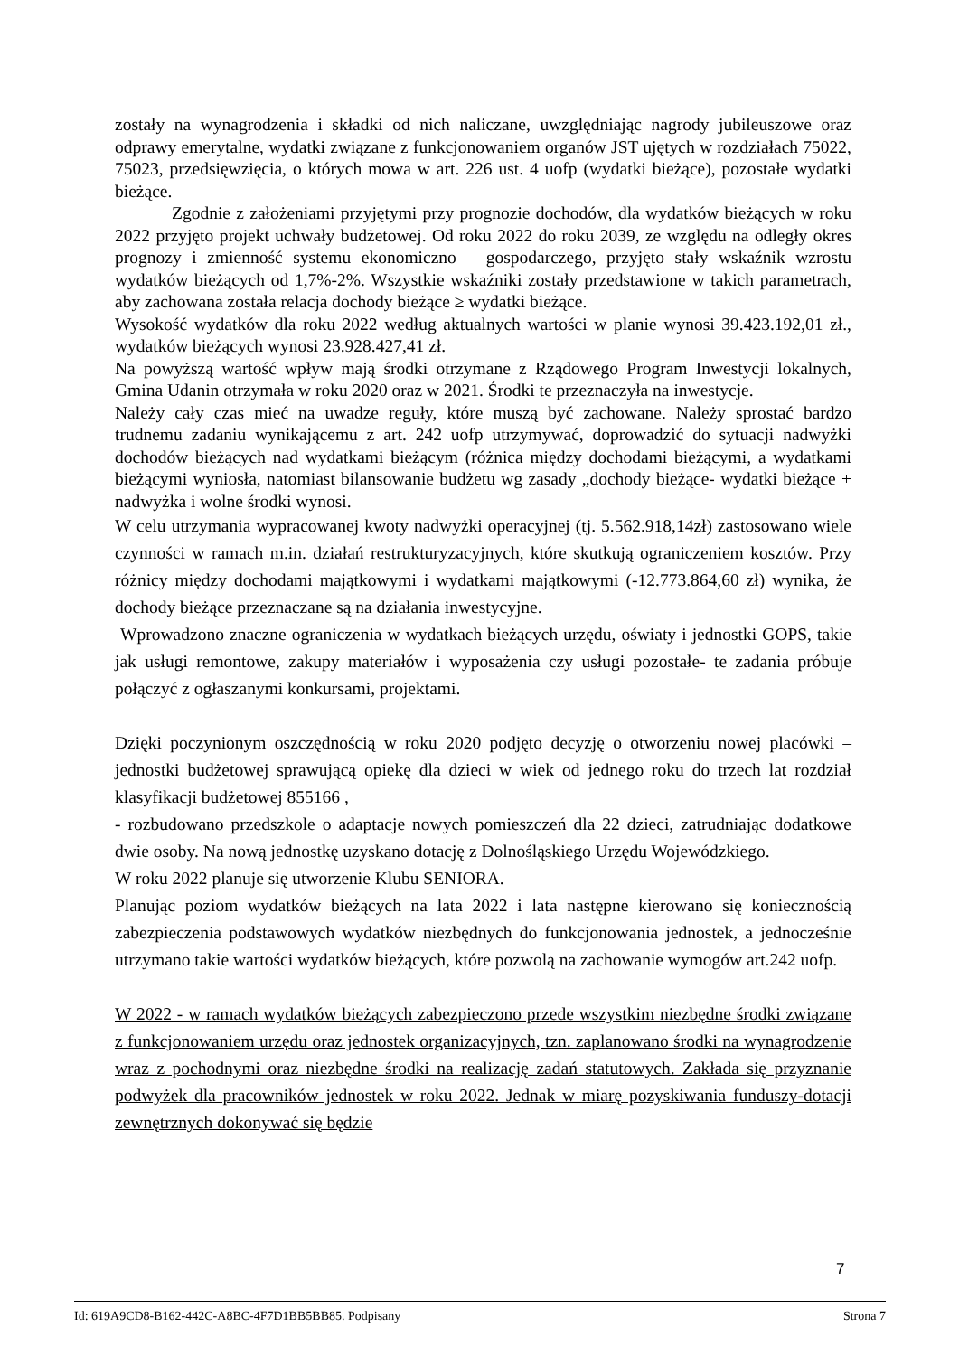zostały na wynagrodzenia i składki od nich naliczane, uwzględniając nagrody jubileuszowe oraz odprawy emerytalne, wydatki związane z funkcjonowaniem organów JST ujętych w rozdziałach 75022, 75023, przedsięwzięcia, o których mowa w art. 226 ust. 4 uofp (wydatki bieżące), pozostałe wydatki bieżące.
Zgodnie z założeniami przyjętymi przy prognozie dochodów, dla wydatków bieżących w roku 2022 przyjęto projekt uchwały budżetowej. Od roku 2022 do roku 2039, ze względu na odległy okres prognozy i zmienność systemu ekonomiczno – gospodarczego, przyjęto stały wskaźnik wzrostu wydatków bieżących od 1,7%-2%. Wszystkie wskaźniki zostały przedstawione w takich parametrach, aby zachowana została relacja dochody bieżące ≥ wydatki bieżące.
Wysokość wydatków dla roku 2022 według aktualnych wartości w planie wynosi 39.423.192,01 zł., wydatków bieżących wynosi 23.928.427,41 zł.
Na powyższą wartość wpływ mają środki otrzymane z Rządowego Program Inwestycji lokalnych, Gmina Udanin otrzymała w roku 2020 oraz w 2021. Środki te przeznaczyła na inwestycje.
Należy cały czas mieć na uwadze reguły, które muszą być zachowane. Należy sprostać bardzo trudnemu zadaniu wynikającemu z art. 242 uofp utrzymywać, doprowadzić do sytuacji nadwyżki dochodów bieżących nad wydatkami bieżącym (różnica między dochodami bieżącymi, a wydatkami bieżącymi wyniosła, natomiast bilansowanie budżetu wg zasady „dochody bieżące- wydatki bieżące + nadwyżka i wolne środki wynosi.
W celu utrzymania wypracowanej kwoty nadwyżki operacyjnej (tj. 5.562.918,14zł) zastosowano wiele czynności w ramach m.in. działań restrukturyzacyjnych, które skutkują ograniczeniem kosztów. Przy różnicy między dochodami majątkowymi i wydatkami majątkowymi (-12.773.864,60 zł) wynika, że dochody bieżące przeznaczane są na działania inwestycyjne.
Wprowadzono znaczne ograniczenia w wydatkach bieżących urzędu, oświaty i jednostki GOPS, takie jak usługi remontowe, zakupy materiałów i wyposażenia czy usługi pozostałe- te zadania próbuje połączyć z ogłaszanymi konkursami, projektami.
Dzięki poczynionym oszczędnością w roku 2020 podjęto decyzję o otworzeniu nowej placówki – jednostki budżetowej sprawującą opiekę dla dzieci w wiek od jednego roku do trzech lat rozdział klasyfikacji budżetowej 855166 ,
- rozbudowano przedszkole o adaptacje nowych pomieszczeń dla 22 dzieci, zatrudniając dodatkowe dwie osoby. Na nową jednostkę uzyskano dotację z Dolnośląskiego Urzędu Wojewódzkiego.
W roku 2022 planuje się utworzenie Klubu SENIORA.
Planując poziom wydatków bieżących na lata 2022 i lata następne kierowano się koniecznością zabezpieczenia podstawowych wydatków niezbędnych do funkcjonowania jednostek, a jednocześnie utrzymano takie wartości wydatków bieżących, które pozwolą na zachowanie wymogów art.242 uofp.
W 2022 - w ramach wydatków bieżących zabezpieczono przede wszystkim niezbędne środki związane z funkcjonowaniem urzędu oraz jednostek organizacyjnych, tzn. zaplanowano środki na wynagrodzenie wraz z pochodnymi oraz niezbędne środki na realizację zadań statutowych. Zakłada się przyznanie podwyżek dla pracowników jednostek w roku 2022. Jednak w miarę pozyskiwania funduszy-dotacji zewnętrznych dokonywać się będzie
7
Id: 619A9CD8-B162-442C-A8BC-4F7D1BB5BB85. Podpisany Strona 7